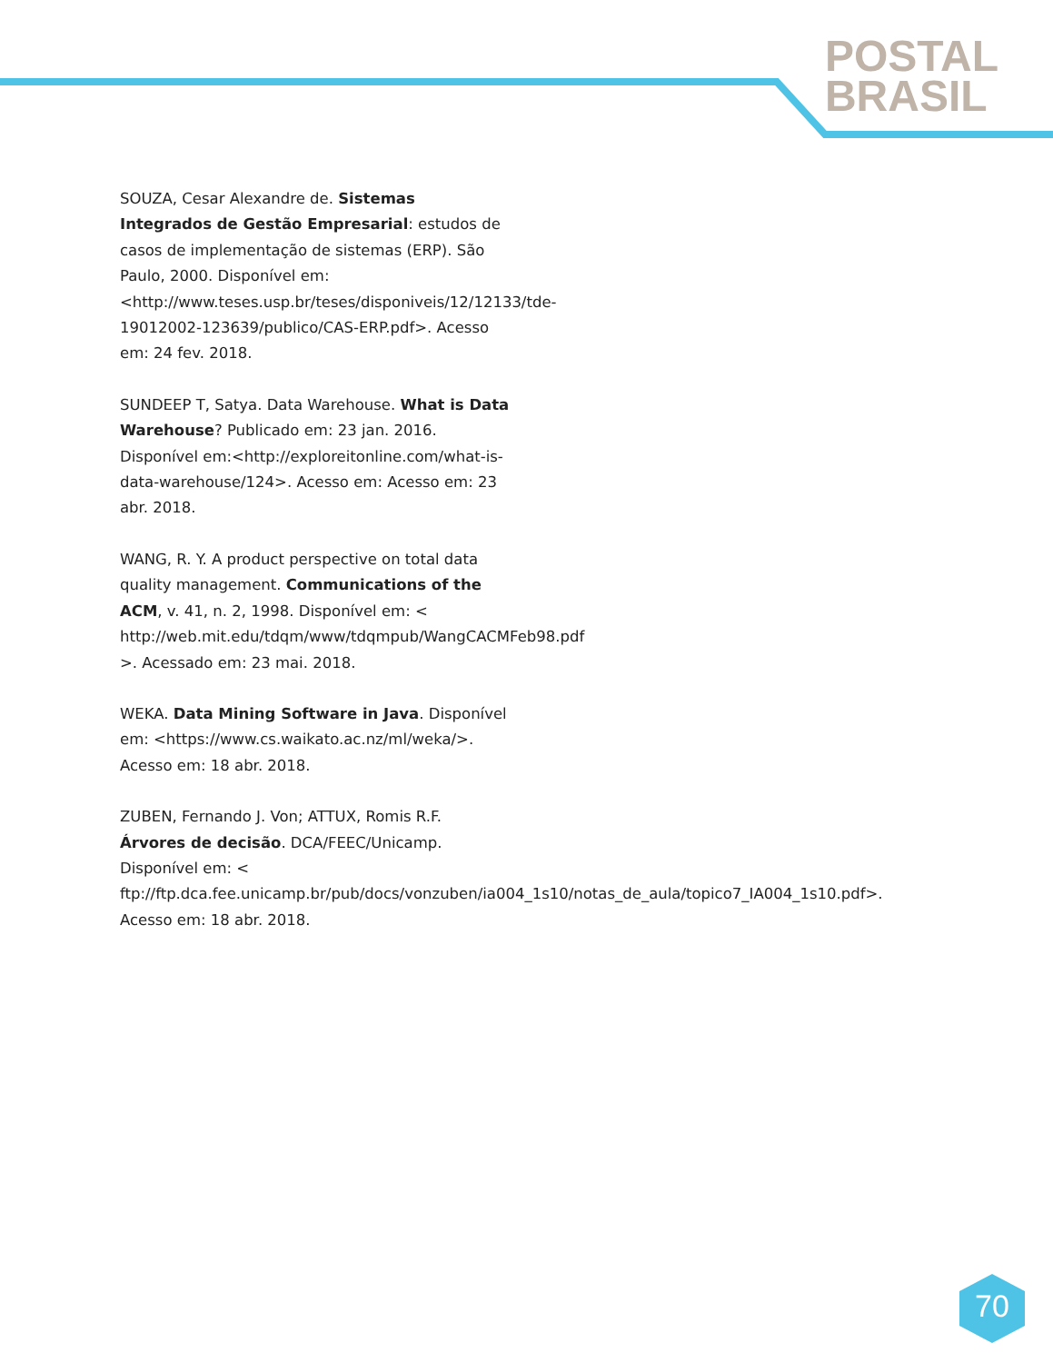POSTAL
BRASIL
SOUZA, Cesar Alexandre de. Sistemas Integrados de Gestão Empresarial: estudos de casos de implementação de sistemas (ERP). São Paulo, 2000. Disponível em: <http://www.teses.usp.br/teses/disponiveis/12/12133/tde-19012002-123639/publico/CAS-ERP.pdf>. Acesso em: 24 fev. 2018.
SUNDEEP T, Satya. Data Warehouse. What is Data Warehouse? Publicado em: 23 jan. 2016. Disponível em:<http://exploreitonline.com/what-is-data-warehouse/124>. Acesso em: Acesso em: 23 abr. 2018.
WANG, R. Y. A product perspective on total data quality management. Communications of the ACM, v. 41, n. 2, 1998. Disponível em: < http://web.mit.edu/tdqm/www/tdqmpub/WangCACMFeb98.pdf >. Acessado em: 23 mai. 2018.
WEKA. Data Mining Software in Java. Disponível em: <https://www.cs.waikato.ac.nz/ml/weka/>. Acesso em: 18 abr. 2018.
ZUBEN, Fernando J. Von; ATTUX, Romis R.F. Árvores de decisão. DCA/FEEC/Unicamp. Disponível em: < ftp://ftp.dca.fee.unicamp.br/pub/docs/vonzuben/ia004_1s10/notas_de_aula/topico7_IA004_1s10.pdf>. Acesso em: 18 abr. 2018.
70